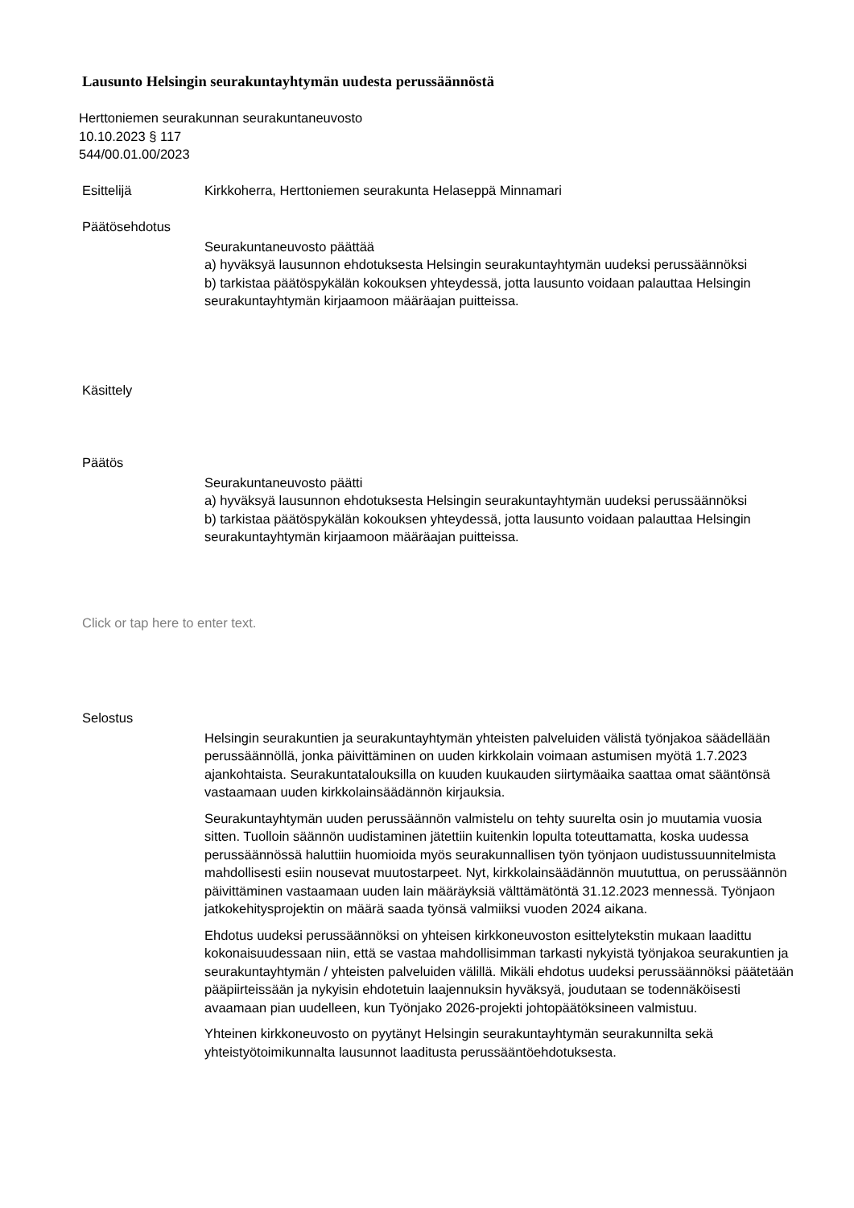Lausunto Helsingin seurakuntayhtymän uudesta perussäännöstä
Herttoniemen seurakunnan seurakuntaneuvosto
10.10.2023 § 117
544/00.01.00/2023
Esittelijä
Kirkkoherra, Herttoniemen seurakunta Helaseppä Minnamari
Päätösehdotus
Seurakuntaneuvosto päättää
a) hyväksyä lausunnon ehdotuksesta Helsingin seurakuntayhtymän uudeksi perussäännöksi
b) tarkistaa päätöspykälän kokouksen yhteydessä, jotta lausunto voidaan palauttaa Helsingin seurakuntayhtymän kirjaamoon määräajan puitteissa.
Käsittely
Päätös
Seurakuntaneuvosto päätti
a) hyväksyä lausunnon ehdotuksesta Helsingin seurakuntayhtymän uudeksi perussäännöksi
b) tarkistaa päätöspykälän kokouksen yhteydessä, jotta lausunto voidaan palauttaa Helsingin seurakuntayhtymän kirjaamoon määräajan puitteissa.
Click or tap here to enter text.
Selostus
Helsingin seurakuntien ja seurakuntayhtymän yhteisten palveluiden välistä työnjakoa säädellään perussäännöllä, jonka päivittäminen on uuden kirkkolain voimaan astumisen myötä 1.7.2023 ajankohtaista. Seurakuntatalouksilla on kuuden kuukauden siirtymäaika saattaa omat sääntönsä vastaamaan uuden kirkkolainsäädännön kirjauksia.
Seurakuntayhtymän uuden perussäännön valmistelu on tehty suurelta osin jo muutamia vuosia sitten. Tuolloin säännön uudistaminen jätettiin kuitenkin lopulta toteuttamatta, koska uudessa perussäännössä haluttiin huomioida myös seurakunnallisen työn työnjaon uudistussuunnitelmista mahdollisesti esiin nousevat muutostarpeet. Nyt, kirkkolainsäädännön muututtua, on perussäännön päivittäminen vastaamaan uuden lain määräyksiä välttämätöntä 31.12.2023 mennessä. Työnjaon jatkokehitysprojektin on määrä saada työnsä valmiiksi vuoden 2024 aikana.
Ehdotus uudeksi perussäännöksi on yhteisen kirkkoneuvoston esittelytekstin mukaan laadittu kokonaisuudessaan niin, että se vastaa mahdollisimman tarkasti nykyistä työnjakoa seurakuntien ja seurakuntayhtymän / yhteisten palveluiden välillä. Mikäli ehdotus uudeksi perussäännöksi päätetään pääpiirteissään ja nykyisin ehdotetuin laajennuksin hyväksyä, joudutaan se todennäköisesti avaamaan pian uudelleen, kun Työnjako 2026-projekti johtopäätöksineen valmistuu.
Yhteinen kirkkoneuvosto on pyytänyt Helsingin seurakuntayhtymän seurakunnilta sekä yhteistyötoimikunnalta lausunnot laaditusta perussääntöehdotuksesta.